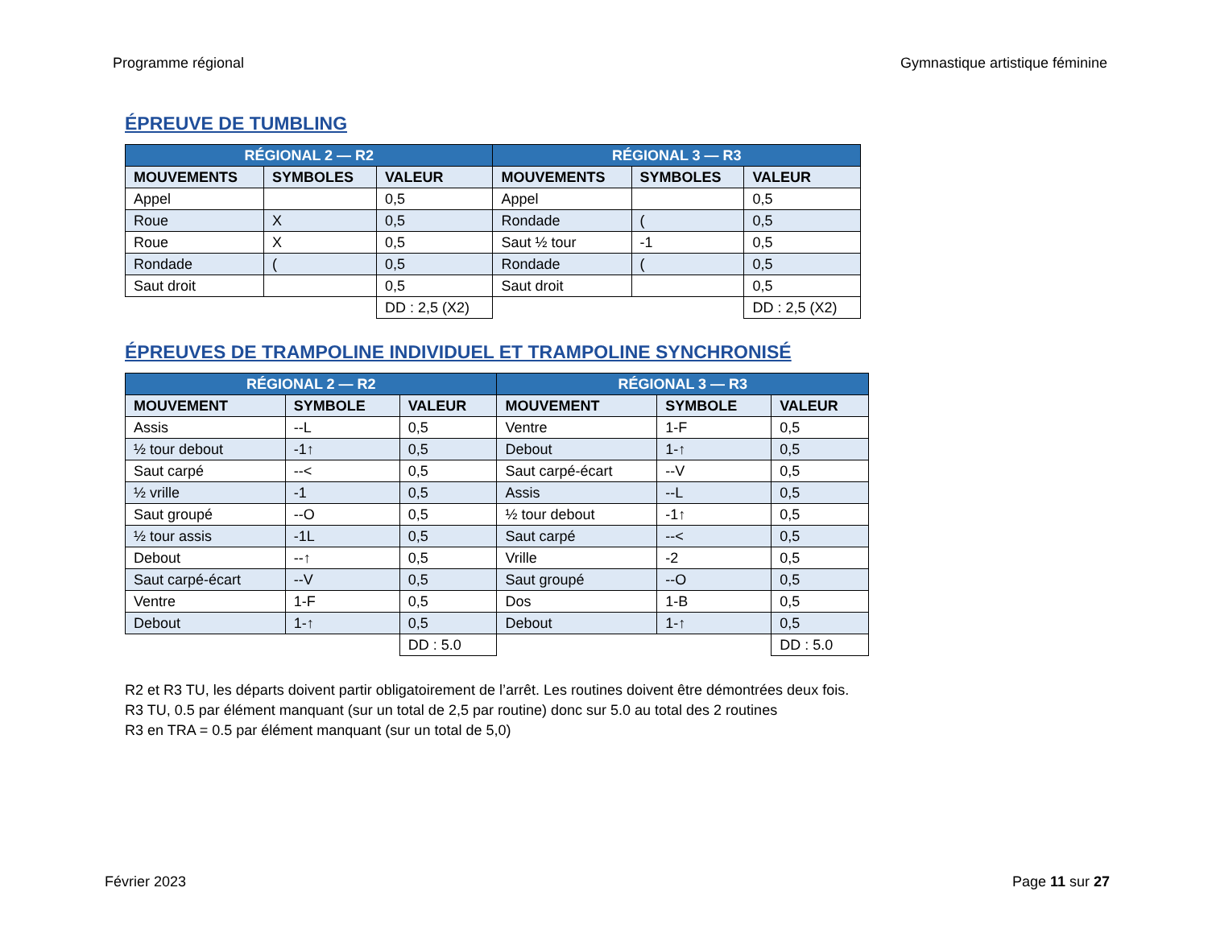Programme régional Gymnastique artistique féminine
ÉPREUVE DE TUMBLING
| RÉGIONAL 2 — R2 | | | RÉGIONAL 3 — R3 | | |
| --- | --- | --- | --- | --- | --- |
| MOUVEMENTS | SYMBOLES | VALEUR | MOUVEMENTS | SYMBOLES | VALEUR |
| Appel | | 0,5 | Appel | | 0,5 |
| Roue | X | 0,5 | Rondade | ( | 0,5 |
| Roue | X | 0,5 | Saut ½ tour | -1 | 0,5 |
| Rondade | ( | 0,5 | Rondade | ( | 0,5 |
| Saut droit | | 0,5 | Saut droit | | 0,5 |
| | | DD : 2,5 (X2) | | | DD : 2,5 (X2) |
ÉPREUVES DE TRAMPOLINE INDIVIDUEL ET TRAMPOLINE SYNCHRONISÉ
| RÉGIONAL 2 — R2 | | | RÉGIONAL 3 — R3 | | |
| --- | --- | --- | --- | --- | --- |
| MOUVEMENT | SYMBOLE | VALEUR | MOUVEMENT | SYMBOLE | VALEUR |
| Assis | --L | 0,5 | Ventre | 1-F | 0,5 |
| ½ tour debout | -1↑ | 0,5 | Debout | 1-↑ | 0,5 |
| Saut carpé | --< | 0,5 | Saut carpé-écart | --V | 0,5 |
| ½ vrille | -1 | 0,5 | Assis | --L | 0,5 |
| Saut groupé | --O | 0,5 | ½ tour debout | -1↑ | 0,5 |
| ½ tour assis | -1L | 0,5 | Saut carpé | --< | 0,5 |
| Debout | --↑ | 0,5 | Vrille | -2 | 0,5 |
| Saut carpé-écart | --V | 0,5 | Saut groupé | --O | 0,5 |
| Ventre | 1-F | 0,5 | Dos | 1-B | 0,5 |
| Debout | 1-↑ | 0,5 | Debout | 1-↑ | 0,5 |
| | | DD : 5.0 | | | DD : 5.0 |
R2 et R3 TU, les départs doivent partir obligatoirement de l’arrêt. Les routines doivent être démontrées deux fois.
R3 TU, 0.5 par élément manquant (sur un total de 2,5 par routine) donc sur 5.0 au total des 2 routines
R3 en TRA = 0.5 par élément manquant (sur un total de 5,0)
Février 2023 Page 11 sur 27